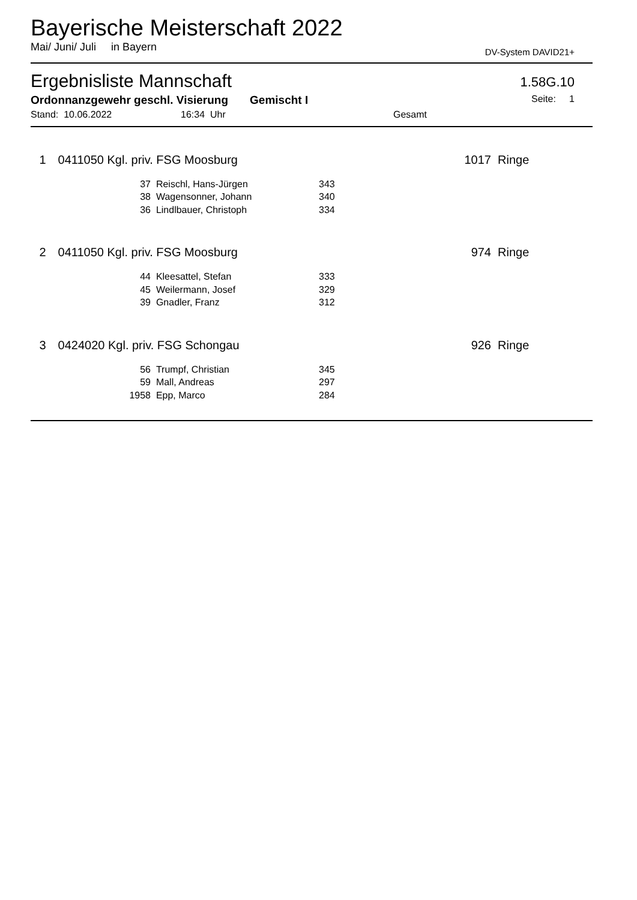Bayerische Meisterschaft 2022
Mai/ Juni/ Juli in Bayern DV-System DAVID21+
Ergebnisliste Mannschaft 1.58G.10
Ordonnanzgewehr geschl. Visierung Gemischt I Seite: 1
Stand: 10.06.2022 16:34 Uhr Gesamt
| 1 | 0411050 Kgl. priv. FSG Moosburg | | | | 1017 | Ringe |
| | 37 | Reischl, Hans-Jürgen | 343 | | | |
| | 38 | Wagensonner, Johann | 340 | | | |
| | 36 | Lindlbauer, Christoph | 334 | | | |
| 2 | 0411050 Kgl. priv. FSG Moosburg | | | | 974 | Ringe |
| | 44 | Kleesattel, Stefan | 333 | | | |
| | 45 | Weilermann, Josef | 329 | | | |
| | 39 | Gnadler, Franz | 312 | | | |
| 3 | 0424020 Kgl. priv. FSG Schongau | | | | 926 | Ringe |
| | 56 | Trumpf, Christian | 345 | | | |
| | 59 | Mall, Andreas | 297 | | | |
| | 1958 | Epp, Marco | 284 | | | |